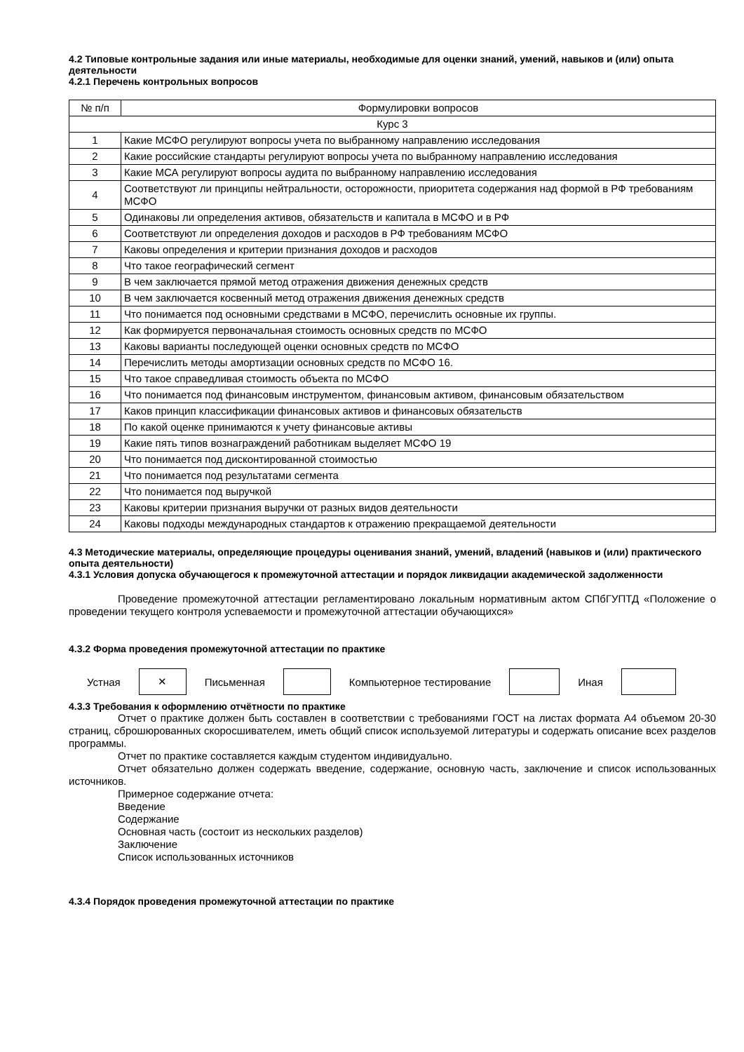4.2 Типовые контрольные задания или иные материалы, необходимые для оценки знаний, умений, навыков и (или) опыта деятельности
4.2.1 Перечень контрольных вопросов
| № п/п | Формулировки вопросов |
| --- | --- |
| Курс 3 | |
| 1 | Какие МСФО регулируют вопросы учета по выбранному направлению исследования |
| 2 | Какие российские стандарты регулируют вопросы учета по выбранному направлению исследования |
| 3 | Какие МСА регулируют вопросы аудита по выбранному направлению исследования |
| 4 | Соответствуют ли принципы нейтральности, осторожности, приоритета содержания над формой в РФ требованиям МСФО |
| 5 | Одинаковы ли определения активов, обязательств и капитала в МСФО и в РФ |
| 6 | Соответствуют ли определения доходов и расходов в РФ требованиям МСФО |
| 7 | Каковы определения и критерии признания доходов и расходов |
| 8 | Что такое географический сегмент |
| 9 | В чем заключается прямой метод отражения движения денежных средств |
| 10 | В чем заключается косвенный метод отражения движения денежных средств |
| 11 | Что понимается под основными средствами в МСФО, перечислить основные их группы. |
| 12 | Как формируется первоначальная стоимость основных средств по МСФО |
| 13 | Каковы варианты последующей оценки основных средств по МСФО |
| 14 | Перечислить методы амортизации основных средств по МСФО 16. |
| 15 | Что такое справедливая стоимость объекта по МСФО |
| 16 | Что понимается под финансовым инструментом, финансовым активом, финансовым обязательством |
| 17 | Каков принцип классификации финансовых активов и финансовых обязательств |
| 18 | По какой оценке принимаются к учету финансовые активы |
| 19 | Какие пять типов вознаграждений работникам выделяет МСФО 19 |
| 20 | Что понимается под дисконтированной стоимостью |
| 21 | Что понимается под результатами сегмента |
| 22 | Что понимается под выручкой |
| 23 | Каковы критерии признания выручки от разных видов деятельности |
| 24 | Каковы подходы международных стандартов к отражению прекращаемой деятельности |
4.3 Методические материалы, определяющие процедуры оценивания знаний, умений, владений (навыков и (или) практического опыта деятельности)
4.3.1 Условия допуска обучающегося к промежуточной аттестации и порядок ликвидации академической задолженности
Проведение промежуточной аттестации регламентировано локальным нормативным актом СПбГУПТД «Положение о проведении текущего контроля успеваемости и промежуточной аттестации обучающихся»
4.3.2 Форма проведения промежуточной аттестации по практике
Устная
✕
Письменная Компьютерное тестирование Иная
4.3.3 Требования к оформлению отчётности по практике
Отчет о практике должен быть составлен в соответствии с требованиями ГОСТ на листах формата А4 объемом 20-30 страниц, сброшюрованных скоросшивателем, иметь общий список используемой литературы и содержать описание всех разделов программы.
Отчет по практике составляется каждым студентом индивидуально.
Отчет обязательно должен содержать введение, содержание, основную часть, заключение и список использованных источников.
Примерное содержание отчета:
Введение
Содержание
Основная часть (состоит из нескольких разделов)
Заключение
Список использованных источников
4.3.4 Порядок проведения промежуточной аттестации по практике